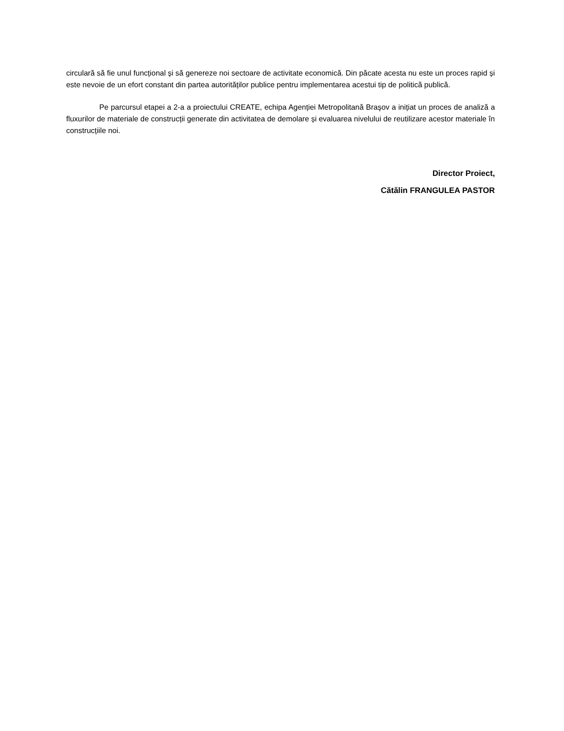circulară să fie unul funcțional și să genereze noi sectoare de activitate economică. Din păcate acesta nu este un proces rapid și este nevoie de un efort constant din partea autorităților publice pentru implementarea acestui tip de politică publică.
Pe parcursul etapei a 2-a a proiectului CREATE, echipa Agenției Metropolitană Braşov a inițiat un proces de analiză a fluxurilor de materiale de construcții generate din activitatea de demolare și evaluarea nivelului de reutilizare acestor materiale în construcțiile noi.
Director Proiect,
Cătălin FRANGULEA PASTOR